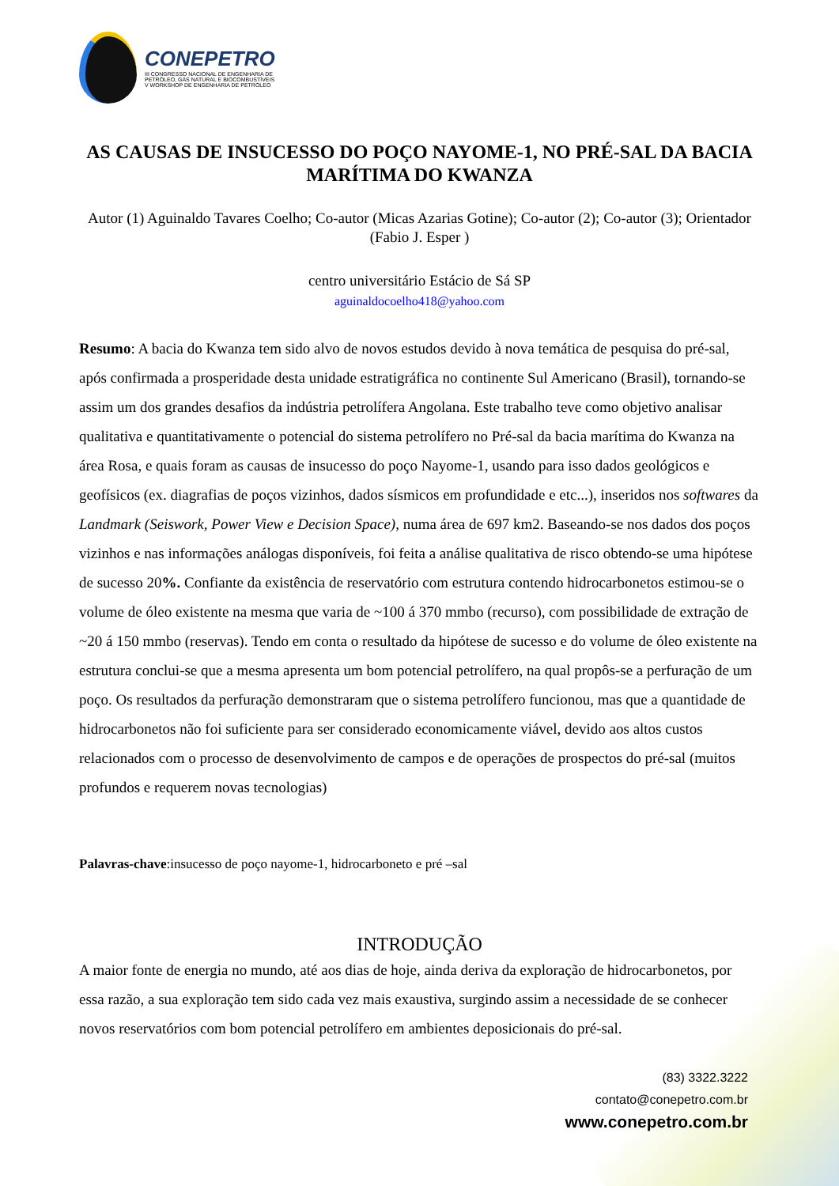CONEPETRO
III CONGRESSO NACIONAL DE ENGENHARIA DE
PETRÓLEO, GÁS NATURAL E BIOCOMBUSTÍVEIS
V WORKSHOP DE ENGENHARIA DE PETRÓLEO
AS CAUSAS DE INSUCESSO DO POÇO NAYOME-1, NO PRÉ-SAL DA BACIA MARÍTIMA DO KWANZA
Autor (1) Aguinaldo Tavares Coelho; Co-autor (Micas Azarias Gotine); Co-autor (2); Co-autor (3); Orientador (Fabio J. Esper )
centro universitário Estácio de Sá SP
aguinaldocoelho418@yahoo.com
Resumo: A bacia do Kwanza tem sido alvo de novos estudos devido à nova temática de pesquisa do pré-sal, após confirmada a prosperidade desta unidade estratigráfica no continente Sul Americano (Brasil), tornando-se assim um dos grandes desafios da indústria petrolífera Angolana. Este trabalho teve como objetivo analisar qualitativa e quantitativamente o potencial do sistema petrolífero no Pré-sal da bacia marítima do Kwanza na área Rosa, e quais foram as causas de insucesso do poço Nayome-1, usando para isso dados geológicos e geofísicos (ex. diagrafias de poços vizinhos, dados sísmicos em profundidade e etc...), inseridos nos softwares da Landmark (Seiswork, Power View e Decision Space), numa área de 697 km2. Baseando-se nos dados dos poços vizinhos e nas informações análogas disponíveis, foi feita a análise qualitativa de risco obtendo-se uma hipótese de sucesso 20%. Confiante da existência de reservatório com estrutura contendo hidrocarbonetos estimou-se o volume de óleo existente na mesma que varia de ~100 á 370 mmbo (recurso), com possibilidade de extração de ~20 á 150 mmbo (reservas). Tendo em conta o resultado da hipótese de sucesso e do volume de óleo existente na estrutura conclui-se que a mesma apresenta um bom potencial petrolífero, na qual propôs-se a perfuração de um poço. Os resultados da perfuração demonstraram que o sistema petrolífero funcionou, mas que a quantidade de hidrocarbonetos não foi suficiente para ser considerado economicamente viável, devido aos altos custos relacionados com o processo de desenvolvimento de campos e de operações de prospectos do pré-sal (muitos profundos e requerem novas tecnologias)
Palavras-chave:insucesso de poço nayome-1, hidrocarboneto e pré –sal
INTRODUÇÃO
A maior fonte de energia no mundo, até aos dias de hoje, ainda deriva da exploração de hidrocarbonetos, por essa razão, a sua exploração tem sido cada vez mais exaustiva, surgindo assim a necessidade de se conhecer novos reservatórios com bom potencial petrolífero em ambientes deposicionais do pré-sal.
(83) 3322.3222
contato@conepetro.com.br
www.conepetro.com.br